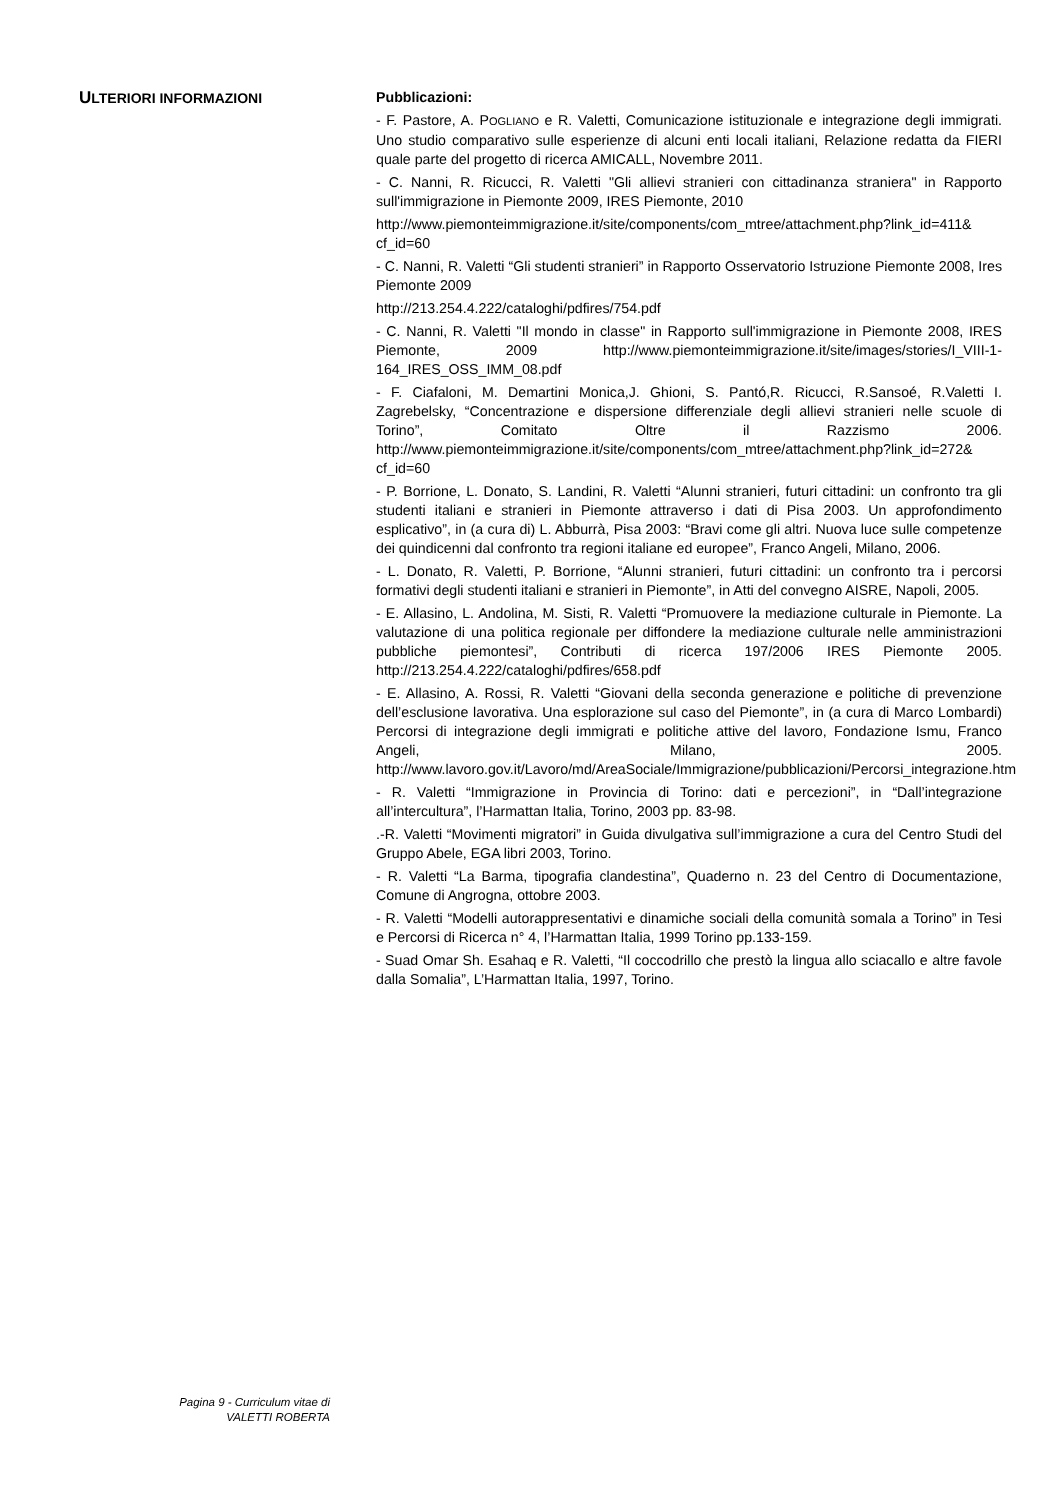ULTERIORI INFORMAZIONI
Pubblicazioni:
- F. Pastore, A. POGLIANO e R. Valetti, Comunicazione istituzionale e integrazione degli immigrati. Uno studio comparativo sulle esperienze di alcuni enti locali italiani, Relazione redatta da FIERI quale parte del progetto di ricerca AMICALL, Novembre 2011.
- C. Nanni, R. Ricucci, R. Valetti "Gli allievi stranieri con cittadinanza straniera" in Rapporto sull'immigrazione in Piemonte 2009, IRES Piemonte, 2010
http://www.piemonteimmigrazione.it/site/components/com_mtree/attachment.php?link_id=411& cf_id=60
- C. Nanni, R. Valetti “Gli studenti stranieri” in Rapporto Osservatorio Istruzione Piemonte 2008, Ires Piemonte 2009
http://213.254.4.222/cataloghi/pdfires/754.pdf
- C. Nanni, R. Valetti "Il mondo in classe" in Rapporto sull'immigrazione in Piemonte 2008, IRES Piemonte, 2009 http://www.piemonteimmigrazione.it/site/images/stories/I_VIII-1-164_IRES_OSS_IMM_08.pdf
- F. Ciafaloni, M. Demartini Monica,J. Ghioni, S. Pantó,R. Ricucci, R.Sansoé, R.Valetti I. Zagrebelsky, “Concentrazione e dispersione differenziale degli allievi stranieri nelle scuole di Torino”, Comitato Oltre il Razzismo 2006. http://www.piemonteimmigrazione.it/site/components/com_mtree/attachment.php?link_id=272& cf_id=60
- P. Borrione, L. Donato, S. Landini, R. Valetti “Alunni stranieri, futuri cittadini: un confronto tra gli studenti italiani e stranieri in Piemonte attraverso i dati di Pisa 2003. Un approfondimento esplicativo”, in (a cura di) L. Abburrà, Pisa 2003: “Bravi come gli altri. Nuova luce sulle competenze dei quindicenni dal confronto tra regioni italiane ed europee”, Franco Angeli, Milano, 2006.
- L. Donato, R. Valetti, P. Borrione, “Alunni stranieri, futuri cittadini: un confronto tra i percorsi formativi degli studenti italiani e stranieri in Piemonte”, in Atti del convegno AISRE, Napoli, 2005.
- E. Allasino, L. Andolina, M. Sisti, R. Valetti “Promuovere la mediazione culturale in Piemonte. La valutazione di una politica regionale per diffondere la mediazione culturale nelle amministrazioni pubbliche piemontesi”, Contributi di ricerca 197/2006 IRES Piemonte 2005. http://213.254.4.222/cataloghi/pdfires/658.pdf
- E. Allasino, A. Rossi, R. Valetti “Giovani della seconda generazione e politiche di prevenzione dell’esclusione lavorativa. Una esplorazione sul caso del Piemonte”, in (a cura di Marco Lombardi) Percorsi di integrazione degli immigrati e politiche attive del lavoro, Fondazione Ismu, Franco Angeli, Milano, 2005. http://www.lavoro.gov.it/Lavoro/md/AreaSociale/Immigrazione/pubblicazioni/Percorsi_integrazione.htm
- R. Valetti “Immigrazione in Provincia di Torino: dati e percezioni”, in “Dall’integrazione all’intercultura”, l’Harmattan Italia, Torino, 2003 pp. 83-98.
.-R. Valetti “Movimenti migratori” in Guida divulgativa sull’immigrazione a cura del Centro Studi del Gruppo Abele, EGA libri 2003, Torino.
- R. Valetti “La Barma, tipografia clandestina”, Quaderno n. 23 del Centro di Documentazione, Comune di Angrogna, ottobre 2003.
- R. Valetti “Modelli autorappresentativi e dinamiche sociali della comunità somala a Torino” in Tesi e Percorsi di Ricerca n° 4, l’Harmattan Italia, 1999 Torino pp.133-159.
- Suad Omar Sh. Esahaq e R. Valetti, “Il coccodrillo che prestò la lingua allo sciacallo e altre favole dalla Somalia”, L’Harmattan Italia, 1997, Torino.
Pagina 9 - Curriculum vitae di
VALETTI ROBERTA